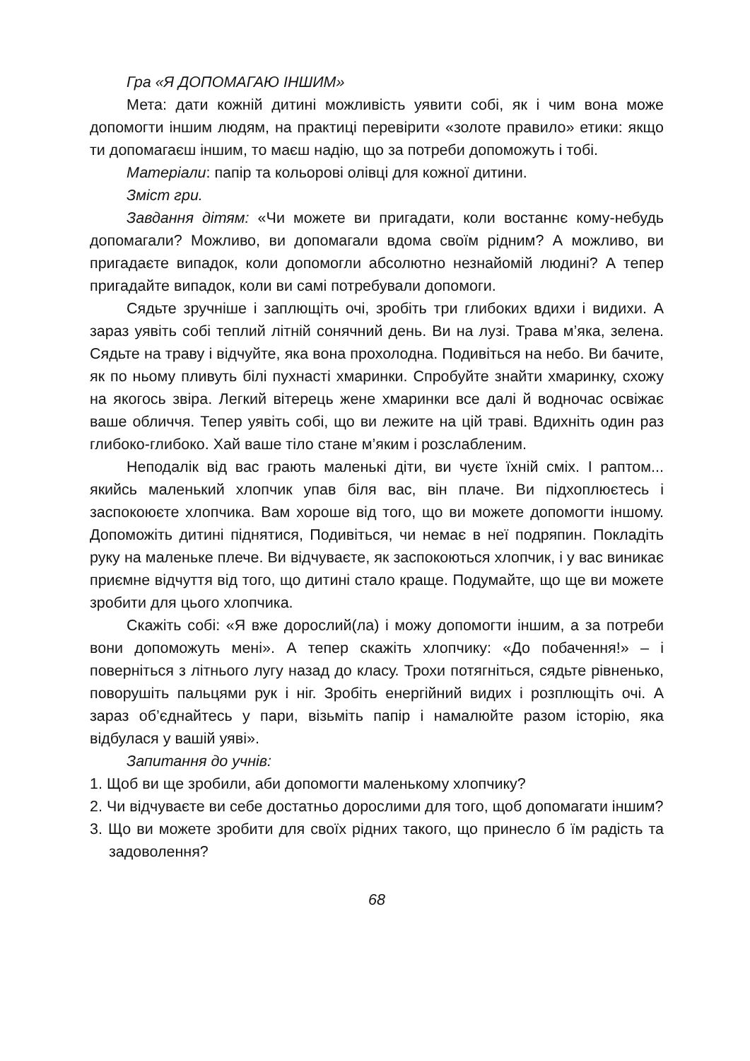Гра «Я ДОПОМАГАЮ ІНШИМ»
Мета: дати кожній дитині можливість уявити собі, як і чим вона може допомогти іншим людям, на практиці перевірити «золоте правило» етики: якщо ти допомагаєш іншим, то маєш надію, що за потреби допоможуть і тобі.
Матеріали: папір та кольорові олівці для кожної дитини.
Зміст гри.
Завдання дітям: «Чи можете ви пригадати, коли востаннє кому-небудь допомагали? Можливо, ви допомагали вдома своїм рідним? А можливо, ви пригадаєте випадок, коли допомогли абсолютно незнайомій людині? А тепер пригадайте випадок, коли ви самі потребували допомоги.
Сядьте зручніше і заплющіть очі, зробіть три глибоких вдихи і видихи. А зараз уявіть собі теплий літній сонячний день. Ви на лузі. Трава м’яка, зелена. Сядьте на траву і відчуйте, яка вона прохолодна. Подивіться на небо. Ви бачите, як по ньому пливуть білі пухнасті хмаринки. Спробуйте знайти хмаринку, схожу на якогось звіра. Легкий вітерець жене хмаринки все далі й водночас освіжає ваше обличчя. Тепер уявіть собі, що ви лежите на цій траві. Вдихніть один раз глибоко-глибоко. Хай ваше тіло стане м’яким і розслабленим.
Неподалік від вас грають маленькі діти, ви чуєте їхній сміх. І раптом... якийсь маленький хлопчик упав біля вас, він плаче. Ви підхоплюєтесь і заспокоюєте хлопчика. Вам хороше від того, що ви можете допомогти іншому. Допоможіть дитині піднятися, Подивіться, чи немає в неї подряпин. Покладіть руку на маленьке плече. Ви відчуваєте, як заспокоються хлопчик, і у вас виникає приємне відчуття від того, що дитині стало краще. Подумайте, що ще ви можете зробити для цього хлопчика.
Скажіть собі: «Я вже дорослий(ла) і можу допомогти іншим, а за потреби вони допоможуть мені». А тепер скажіть хлопчику: «До побачення!» – і поверніться з літнього лугу назад до класу. Трохи потягніться, сядьте рівненько, поворушіть пальцями рук і ніг. Зробіть енергійний видих і розплющіть очі. А зараз об’єднайтесь у пари, візьміть папір і намалюйте разом історію, яка відбулася у вашій уяві».
Запитання до учнів:
1. Щоб ви ще зробили, аби допомогти маленькому хлопчику?
2. Чи відчуваєте ви себе достатньо дорослими для того, щоб допомагати іншим?
3. Що ви можете зробити для своїх рідних такого, що принесло б їм радість та задоволення?
68